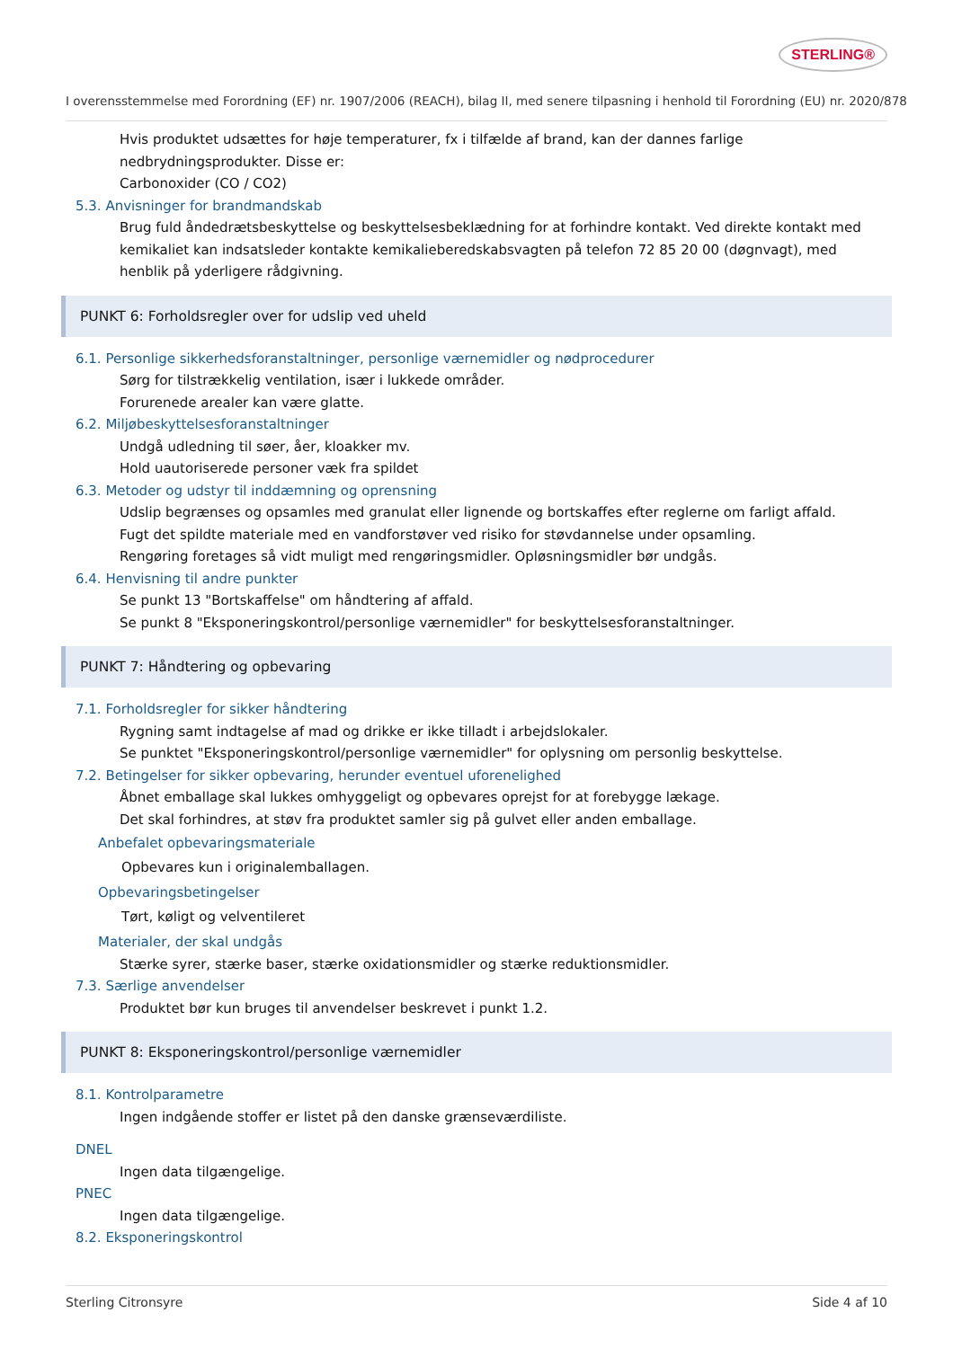STERLING®
I overensstemmelse med Forordning (EF) nr. 1907/2006 (REACH), bilag II, med senere tilpasning i henhold til Forordning (EU) nr. 2020/878
Hvis produktet udsættes for høje temperaturer, fx i tilfælde af brand, kan der dannes farlige nedbrydningsprodukter. Disse er:
Carbonoxider (CO / CO2)
5.3. Anvisninger for brandmandskab
Brug fuld åndedrætsbeskyttelse og beskyttelsesbeklædning for at forhindre kontakt. Ved direkte kontakt med kemikaliet kan indsatsleder kontakte kemikalieberedskabsvagten på telefon 72 85 20 00 (døgnvagt), med henblik på yderligere rådgivning.
PUNKT 6: Forholdsregler over for udslip ved uheld
6.1. Personlige sikkerhedsforanstaltninger, personlige værnemidler og nødprocedurer
Sørg for tilstrækkelig ventilation, især i lukkede områder.
Forurenede arealer kan være glatte.
6.2. Miljøbeskyttelsesforanstaltninger
Undgå udledning til søer, åer, kloakker mv.
Hold uautoriserede personer væk fra spildet
6.3. Metoder og udstyr til inddæmning og oprensning
Udslip begrænses og opsamles med granulat eller lignende og bortskaffes efter reglerne om farligt affald.
Fugt det spildte materiale med en vandforstøver ved risiko for støvdannelse under opsamling.
Rengøring foretages så vidt muligt med rengøringsmidler. Opløsningsmidler bør undgås.
6.4. Henvisning til andre punkter
Se punkt 13 "Bortskaffelse" om håndtering af affald.
Se punkt 8 "Eksponeringskontrol/personlige værnemidler" for beskyttelsesforanstaltninger.
PUNKT 7: Håndtering og opbevaring
7.1. Forholdsregler for sikker håndtering
Rygning samt indtagelse af mad og drikke er ikke tilladt i arbejdslokaler.
Se punktet "Eksponeringskontrol/personlige værnemidler" for oplysning om personlig beskyttelse.
7.2. Betingelser for sikker opbevaring, herunder eventuel uforenelighed
Åbnet emballage skal lukkes omhyggeligt og opbevares oprejst for at forebygge lækage.
Det skal forhindres, at støv fra produktet samler sig på gulvet eller anden emballage.
Anbefalet opbevaringsmateriale
Opbevares kun i originalemballagen.
Opbevaringsbetingelser
Tørt, køligt og velventileret
Materialer, der skal undgås
Stærke syrer, stærke baser, stærke oxidationsmidler og stærke reduktionsmidler.
7.3. Særlige anvendelser
Produktet bør kun bruges til anvendelser beskrevet i punkt 1.2.
PUNKT 8: Eksponeringskontrol/personlige værnemidler
8.1. Kontrolparametre
Ingen indgående stoffer er listet på den danske grænseværdiliste.
DNEL
Ingen data tilgængelige.
PNEC
Ingen data tilgængelige.
8.2. Eksponeringskontrol
Sterling Citronsyre Side 4 af 10